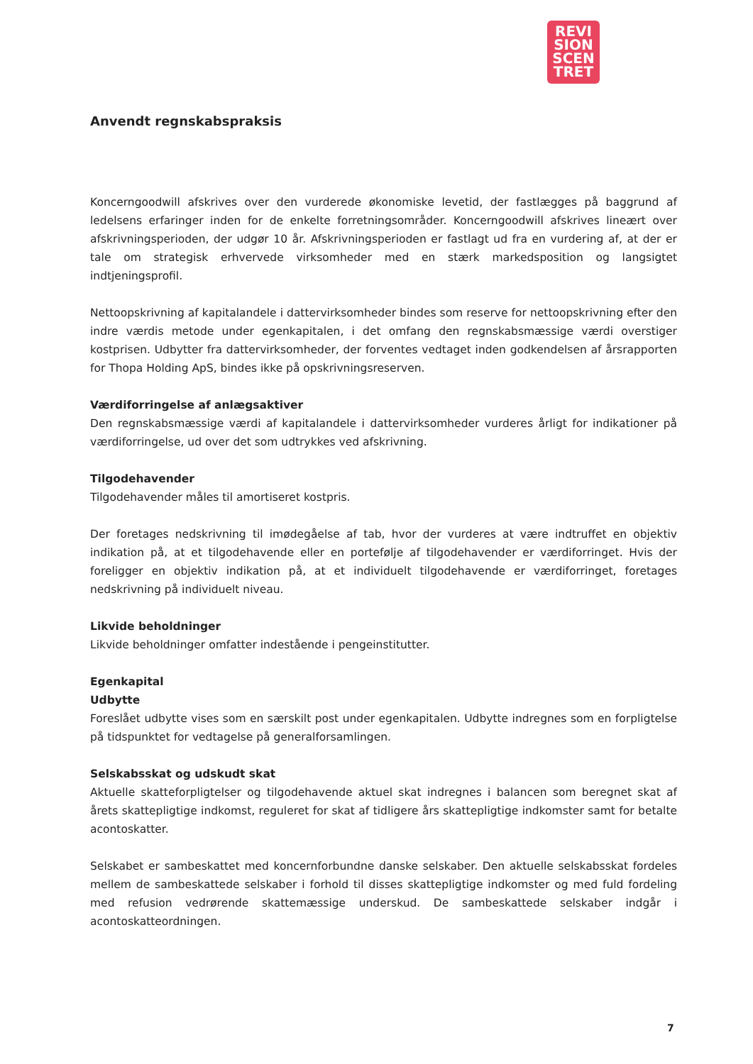REVI
SION
SCEN
TRET
Anvendt regnskabspraksis
Koncerngoodwill afskrives over den vurderede økonomiske levetid, der fastlægges på baggrund af ledelsens erfaringer inden for de enkelte forretningsområder. Koncerngoodwill afskrives lineært over afskrivningsperioden, der udgør 10 år. Afskrivningsperioden er fastlagt ud fra en vurdering af, at der er tale om strategisk erhvervede virksomheder med en stærk markedsposition og langsigtet indtjeningsprofil.
Nettoopskrivning af kapitalandele i dattervirksomheder bindes som reserve for nettoopskrivning efter den indre værdis metode under egenkapitalen, i det omfang den regnskabsmæssige værdi overstiger kostprisen. Udbytter fra dattervirksomheder, der forventes vedtaget inden godkendelsen af årsrapporten for Thopa Holding ApS, bindes ikke på opskrivningsreserven.
Værdiforringelse af anlægsaktiver
Den regnskabsmæssige værdi af kapitalandele i dattervirksomheder vurderes årligt for indikationer på værdiforringelse, ud over det som udtrykkes ved afskrivning.
Tilgodehavender
Tilgodehavender måles til amortiseret kostpris.
Der foretages nedskrivning til imødegåelse af tab, hvor der vurderes at være indtruffet en objektiv indikation på, at et tilgodehavende eller en portefølje af tilgodehavender er værdiforringet. Hvis der foreligger en objektiv indikation på, at et individuelt tilgodehavende er værdiforringet, foretages nedskrivning på individuelt niveau.
Likvide beholdninger
Likvide beholdninger omfatter indestående i pengeinstitutter.
Egenkapital
Udbytte
Foreslået udbytte vises som en særskilt post under egenkapitalen. Udbytte indregnes som en forpligtelse på tidspunktet for vedtagelse på generalforsamlingen.
Selskabsskat og udskudt skat
Aktuelle skatteforpligtelser og tilgodehavende aktuel skat indregnes i balancen som beregnet skat af årets skattepligtige indkomst, reguleret for skat af tidligere års skattepligtige indkomster samt for betalte acontoskatter.
Selskabet er sambeskattet med koncernforbundne danske selskaber. Den aktuelle selskabsskat fordeles mellem de sambeskattede selskaber i forhold til disses skattepligtige indkomster og med fuld fordeling med refusion vedrørende skattemæssige underskud. De sambeskattede selskaber indgår i acontoskatteordningen.
7